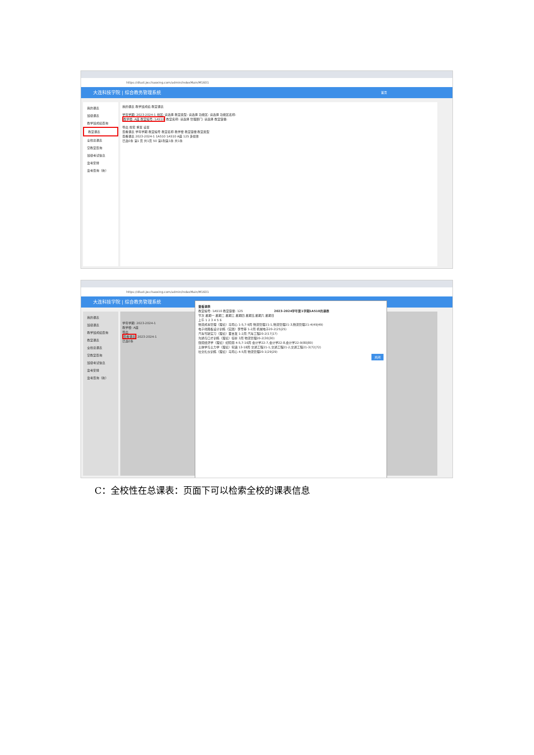https://dlust.jw.chaoxing.com/admin/indexMain/M1601
大连科技学院 | 综合教务管理系统 首页
我的课表
班级课表
教学班成绩查询
教室课表
全校总课表
空教室查询
班级考试信息
监考安排
监考查询（新）
我的课表 教学班成绩 教室课表
学年学期: 2023-2024-1 校区: 请选择 教室类型: 请选择 功能区: 请选择 功能区名称:
教学楼: A座 教室编号: 1A510 教室名称: 请选择 管理部门: 请选择 教室容量:
导出 搜索 重置 设置
查看课表 学年学期 教室编号 教室名称 教学楼 教室容量 教室类型
查看课表 2023-2024-1 1A510 1A510 A座 125 多媒体
已选0条 第1 页 共1页 50 第1到第1条 共1条
https://dlust.jw.chaoxing.com/admin/indexMain/M1601
大连科技学院 | 综合教务管理系统
我的课表
班级课表
教学班成绩查询
教室课表
全校总课表
空教室查询
班级考试信息
监考安排
监考查询（新）
学年学期: 2023-2024-1
教学楼: A座
导出
查看课表 2023-2024-1
已选0条
查看课表
教室编号: 1A510 教室容量: 125 2023-2024学年第1学期1A510的课表
节次 星期一 星期二 星期三 星期四 星期五 星期六 星期日
上午 1 2 3 4 5 6
物流成本管理（理论）马司心 1-5,7-9周 物流管理21-1,物流管理21-3,物流管理21-4(49|49)
电子线路板设计训练（实践）李雪菲 1-2周 机械电子20-2(25|25)
汽车驾驶实习（理论）董吉发 1-2周 汽车工程20-2(17|17)
沟通与口才训练（理论）任昕 3周 物流管理20-2(30|30)
微观经济学（理论）纪晓丽 4-5,7-16周 会计学22-7,会计学22-8,会计学22-9(80|80)
土抹学与土力学（理论）何涵 13-18周 交通工程21-1,交通工程21-2,交通工程21-3(72|72)
社交礼仪训练（理论）马司心 4-5周 物流管理20-1(29|29)
关闭
C：全校性在总课表：页面下可以检索全校的课表信息